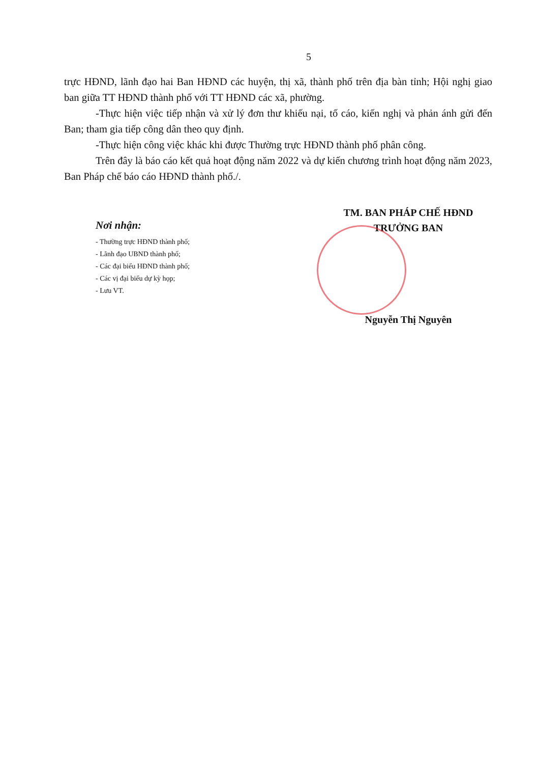5
trực HĐND, lãnh đạo hai Ban HĐND các huyện, thị xã, thành phố trên địa bàn tỉnh; Hội nghị giao ban giữa TT HĐND thành phố với TT HĐND các xã, phường.
-Thực hiện việc tiếp nhận và xử lý đơn thư khiếu nại, tố cáo, kiến nghị và phản ánh gửi đến Ban; tham gia tiếp công dân theo quy định.
-Thực hiện công việc khác khi được Thường trực HĐND thành phố phân công.
Trên đây là báo cáo kết quả hoạt động năm 2022 và dự kiến chương trình hoạt động năm 2023, Ban Pháp chế báo cáo HĐND thành phố./.
Nơi nhận:
- Thường trực HĐND thành phố;
- Lãnh đạo UBND thành phố;
- Các đại biểu HĐND thành phố;
- Các vị đại biểu dự kỳ họp;
- Lưu VT.
TM. BAN PHÁP CHẾ HĐND
TRƯỞNG BAN
Nguyễn Thị Nguyên